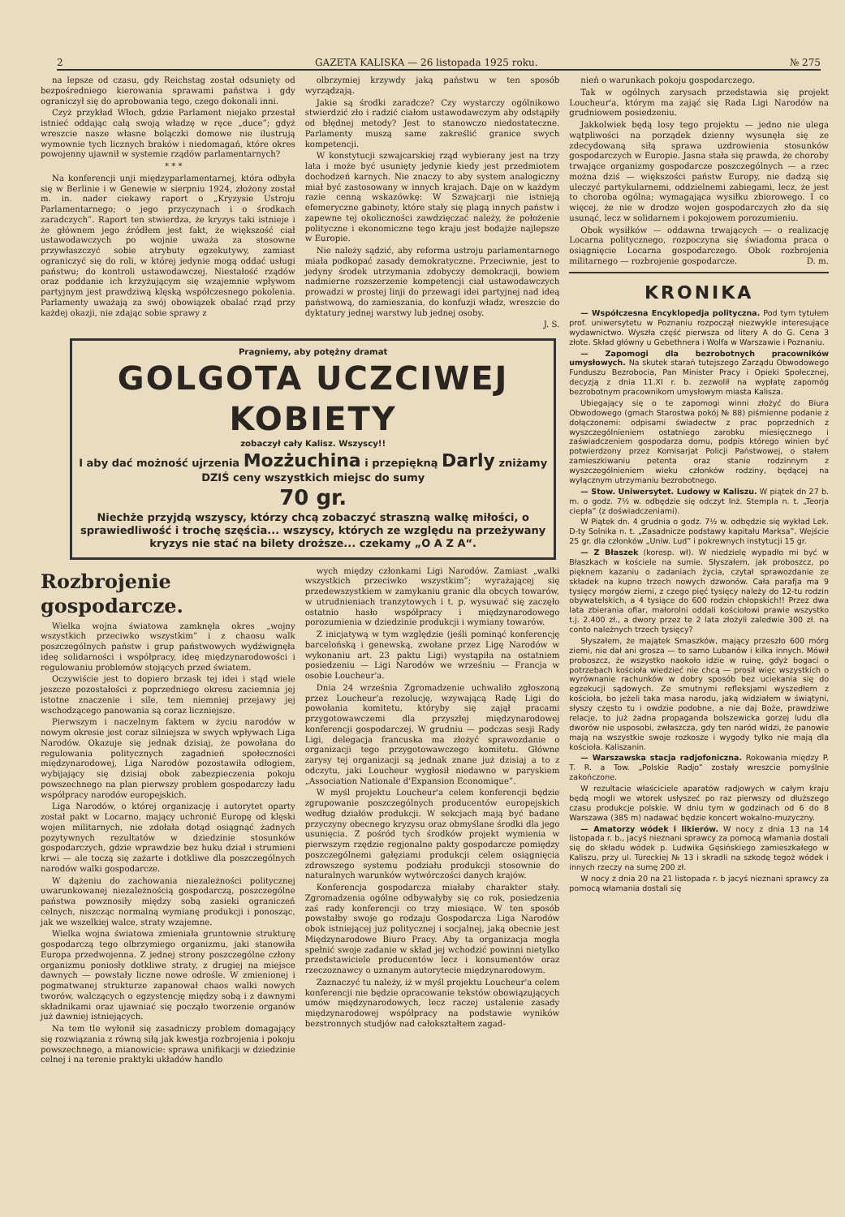2 GAZETA KALISKA — 26 listopada 1925 roku. № 275
na lepsze od czasu, gdy Reichstag został odsunięty od bezpośredniego kierowania sprawami państwa i gdy ograniczył się do aprobowania tego, czego dokonali inni.
Czyż przykład Włoch, gdzie Parlament niejako przestał istnieć oddając całą swoją władzę w ręce „duce”; gdyż wreszcie nasze własne bolączki domowe nie ilustrują wymownie tych licznych braków i niedomagań, które okres powojenny ujawnił w systemie rządów parlamentarnych?
* * *
Na konferencji unji międzyparlamentarnej, która odbyła się w Berlinie i w Genewie w sierpniu 1924, złożony został m. in. nader ciekawy raport o „Kryzysie Ustroju Parlamentarnego; o jego przyczynach i o środkach zaradczych”. Raport ten stwierdza, że kryzys taki istnieje i że głównem jego źródłem jest fakt, że większość ciał ustawodawczych po wojnie uważa za stosowne przywłaszczyć sobie atrybuty egzekutywy, zamiast ograniczyć się do roli, w której jedynie mogą oddać usługi państwu; do kontroli ustawodawczej. Niestałość rządów oraz poddanie ich krzyżującym się wzajemnie wpływom partyjnym jest prawdziwą klęską współczesnego pokolenia. Parlamenty uważają za swój obowiązek obalać rząd przy każdej okazji, nie zdając sobie sprawy z
olbrzymiej krzywdy jaką państwu w ten sposób wyrządzają.
Jakie są środki zaradcze? Czy wystarczy ogólnikowo stwierdzić zło i radzić ciałom ustawodawczym aby odstąpiły od błędnej metody? Jest to stanowczo niedostateczne. Parlamenty muszą same zakreślić granice swych kompetencji.
W konstytucji szwajcarskiej rząd wybierany jest na trzy lata i może być usunięty jedynie kiedy jest przedmiotem dochodzeń karnych. Nie znaczy to aby system analogiczny miał być zastosowany w innych krajach. Daje on w każdym razie cenną wskazówkę: W Szwajcarji nie istnieją efemeryczne gabinety, które stały się plagą innych państw i zapewne tej okoliczności zawdzięczać należy, że położenie polityczne i ekonomiczne tego kraju jest bodajże najlepsze w Europie.
Nie należy sądzić, aby reforma ustroju parlamentarnego miała podkopać zasady demokratyczne. Przeciwnie, jest to jedyny środek utrzymania zdobyczy demokracji, bowiem nadmierne rozszerzenie kompetencji ciał ustawodawczych prowadzi w prostej linji do przewagi idei partyjnej nad ideą państwową, do zamieszania, do konfuzji władz, wreszcie do dyktatury jednej warstwy lub jednej osoby.
J. S.
Pragniemy, aby potężny dramat
GOLGOTA UCZCIWEJ KOBIETY
zobaczył cały Kalisz. Wszyscy!!
I aby dać możność ujrzenia Mozżuchina i przepiękną Darly zniżamy DZIŚ ceny wszystkich miejsc do sumy
70 gr.
Niechże przyjdą wszyscy, którzy chcą zobaczyć straszną walkę miłości, o sprawiedliwość i trochę szęścia... wszyscy, których ze względu na przeżywany kryzys nie stać na bilety droższe... czekamy „O A Z A“.
Rozbrojenie gospodarcze.
Wielka wojna światowa zamknęła okres „wojny wszystkich przeciwko wszystkim” i z chaosu walk poszczególnych państw i grup państwowych wydźwignęła ideę solidarności i współpracy, ideę międzynarodowości i regulowaniu problemów stojących przed światem.
Oczywiście jest to dopiero brzask tej idei i stąd wiele jeszcze pozostałości z poprzedniego okresu zaciemnia jej istotne znaczenie i sile, tem niemniej przejawy jej wschodzącego panowania są coraz liczniejsze.
Pierwszym i naczelnym faktem w życiu narodów w nowym okresie jest coraz silniejsza w swych wpływach Liga Narodów. Okazuje się jednak dzisiaj, że powołana do regulowania politycznych zagadnień społeczności międzynarodowej, Liga Narodów pozostawiła odłogiem, wybijający się dzisiaj obok zabezpieczenia pokoju powszechnego na plan pierwszy problem gospodarczy ładu współpracy narodów europejskich.
Liga Narodów, o której organizację i autorytet oparty został pakt w Locarno, mający uchronić Europę od klęski wojen militarnych, nie zdołała dotąd osiągnąć żadnych pozytywnych rezultatów w dziedzinie stosunków gospodarczych, gdzie wprawdzie bez huku dział i strumieni krwi — ale toczą się zażarte i dotkliwe dla poszczególnych narodów walki gospodarcze.
W dążeniu do zachowania niezależności politycznej uwarunkowanej niezależnością gospodarczą, poszczególne państwa powznosiły między sobą zasieki ograniczeń celnych, niszcząc normalną wymianę produkcji i ponosząc, jak we wszelkiej walce, straty wzajemne.
Wielka wojna światowa zmieniała gruntownie strukturę gospodarczą tego olbrzymiego organizmu, jaki stanowiła Europa przedwojenna. Z jednej strony poszczególne człony organizmu poniosły dotkliwe straty, z drugiej na miejsce dawnych — powstały liczne nowe odrośle. W zmienionej i pogmatwanej strukturze zapanował chaos walki nowych tworów, walczących o egzystencję między sobą i z dawnymi składnikami oraz ujawniać się począło tworzenie organów już dawniej istniejących.
Na tem tle wyłonił się zasadniczy problem domagający się rozwiązania z równą siłą jak kwestja rozbrojenia i pokoju powszechnego, a mianowicie: sprawa unifikacji w dziedzinie celnej i na terenie praktyki układów handlo
wych między członkami Ligi Narodów. Zamiast „walki wszystkich przeciwko wszystkim”; wyrażającej się przedewszystkiem w zamykaniu granic dla obcych towarów, w utrudnieniach tranzytowych i t. p. wysuwać się zaczęło ostatnio hasło współpracy i międzynarodowego porozumienia w dziedzinie produkcji i wymiany towarów.
Z inicjatywą w tym względzie (jeśli pominąć konferencję barcelońską i genewską, zwołane przez Ligę Narodów w wykonaniu art. 23 paktu Ligi) wystąpiła na ostatniem posiedzeniu — Ligi Narodów we wrześniu — Francja w osobie Loucheur'a.
Dnia 24 września Zgromadzenie uchwaliło zgłoszoną przez Loucheur'a rezolucję, wzywającą Radę Ligi do powołania komitetu, któryby się zajął pracami przygotowawczemi dla przyszłej międzynarodowej konferencji gospodarczej. W grudniu — podczas sesji Rady Ligi, delegacja francuska ma złożyć sprawozdanie o organizacji tego przygotowawczego komitetu. Główne zarysy tej organizacji są jednak znane już dzisiaj a to z odczytu, jaki Loucheur wygłosił niedawno w paryskiem „Association Nationale d'Expansion Economique”.
W myśl projektu Loucheur'a celem konferencji będzie zgrupowanie poszczególnych producentów europejskich według działów produkcji. W sekcjach mają być badane przyczyny obecnego kryzysu oraz obmyślane środki dla jego usunięcia. Z pośród tych środków projekt wymienia w pierwszym rzędzie regjonalne pakty gospodarcze pomiędzy poszczególnemi gałęziami produkcji celem osiągnięcia zdrowszego systemu podziału produkcji stosownie do naturalnych warunków wytwórczości danych krajów.
Konferencja gospodarcza miałaby charakter stały. Zgromadzenia ogólne odbywałyby się co rok, posiedzenia zaś rady konferencji co trzy miesiące. W ten sposób powstałby swoje go rodzaju Gospodarcza Liga Narodów obok istniejącej już politycznej i socjalnej, jaką obecnie jest Międzynarodowe Biuro Pracy. Aby ta organizacja mogła spełnić swoje zadanie w skład jej wchodzić powinni nietylko przedstawiciele producentów lecz i konsumentów oraz rzeczoznawcy o uznanym autorytecie międzynarodowym.
Zaznaczyć tu należy, iż w myśl projektu Loucheur'a celem konferencji nie będzie opracowanie tekstów obowiązujących umów międzynarodowych, lecz raczej ustalenie zasady międzynarodowej współpracy na podstawie wyników bezstronnych studjów nad całokształtem zagad-
nień o warunkach pokoju gospodarczego.
Tak w ogólnych zarysach przedstawia się projekt Loucheur'a, którym ma zająć się Rada Ligi Narodów na grudniowem posiedzeniu.
Jakkolwiek będą losy tego projektu — jedno nie ulega wątpliwości na porządek dzienny wysunęła się ze zdecydowaną siłą sprawa uzdrowienia stosunków gospodarczych w Europie. Jasna stała się prawda, że choroby trwające organizmy gospodarcze poszczególnych — a rzec można dziś — większości państw Europy, nie dadzą się uleczyć partykularnemi, oddzielnemi zabiegami, lecz, że jest to choroba ogólna; wymagająca wysiłku zbiorowego. I co więcej, że nie w drodze wojen gospodarczych zło da się usunąć, lecz w solidarnem i pokojowem porozumieniu.
Obok wysiłków — oddawna trwających — o realizację Locarna politycznego, rozpoczyna się świadoma praca o osiągnięcie Locarna gospodarczego. Obok rozbrojenia militarnego — rozbrojenie gospodarcze. D. m.
KRONIKA
— Współczesna Encyklopedja polityczna. Pod tym tytułem prof. uniwersytetu w Poznaniu rozpoczął niezwykle interesujące wydawnictwo. Wyszła część pierwsza od litery A do G. Cena 3 złote. Skład główny u Gebethnera i Wolfa w Warszawie i Poznaniu.
— Zapomogi dla bezrobotnych pracowników umysłowych. Na skutek starań tutejszego Zarządu Obwodowego Funduszu Bezrobocia, Pan Minister Pracy i Opieki Społecznej, decyzją z dnia 11.XI r. b. zezwolił na wypłatę zapomóg bezrobotnym pracownikom umysłowym miasta Kalisza.
Ubiegający się o te zapomogi winni złożyć do Biura Obwodowego (gmach Starostwa pokój № 88) piśmienne podanie z dołączonemi: odpisami świadectw z prac poprzednich z wyszczególnieniem ostatniego zarobku miesięcznego i zaświadczeniem gospodarza domu, podpis którego winien być potwierdzony przez Komisarjat Policji Państwowej, o stałem zamieszkiwaniu petenta oraz stanie rodzinnym z wyszczególnieniem wieku członków rodziny, będącej na wyłącznym utrzymaniu bezrobotnego.
— Stow. Uniwersytet. Ludowy w Kaliszu. W piątek dn 27 b. m. o godz. 7½ w. odbędzie się odczyt Inż. Stempla n. t. „Teorja ciepła” (z doświadczeniami).
W Piątek dn. 4 grudnia o godz. 7½ w. odbędzie się wykład Lek. D-ty Solnika n. t. „Zasadnicze podstawy kapitału Marksa”. Wejście 25 gr. dla członków „Uniw. Lud” i pokrewnych instytucji 15 gr.
— Z Błaszek (koresp. wł). W niedzielę wypadło mi być w Błaszkach w kościele na sumie. Słyszałem, jak proboszcz, po pięknem kazaniu o zadaniach życia, czytał sprawozdanie ze składek na kupno trzech nowych dzwonów. Cała parafja ma 9 tysięcy morgów ziemi, z czego pięć tysięcy należy do 12-tu rodzin obywatelskich, a 4 tysiące do 600 rodzin chłopskich!! Przez dwa lata zbierania ofiar, małorolni oddali kościołowi prawie wszystko t.j. 2.400 zł., a dwory przez te 2 lata złożyli zaledwie 300 zł. na conto należnych trzech tysięcy?
Słyszałem, że majątek Smaszków, mający przeszło 600 mórg ziemi, nie dał ani grosza — to samo Lubanów i kilka innych. Mówił proboszcz, że wszystko naokoło idzie w ruinę, gdyż bogaci o potrzebach kościoła wiedzieć nie chcą — prosił więc wszystkich o wyrównanie rachunków w dobry sposób bez uciekania się do egzekucji sądowych. Ze smutnymi refleksjami wyszedłem z kościoła, bo jeżeli taka masa narodu, jaką widziałem w świątyni, słyszy często tu i owdzie podobne, a nie daj Boże, prawdziwe relacje, to już żadna propaganda bolszewicka gorzej ludu dla dworów nie usposobi, zwłaszcza, gdy ten naród widzi, że panowie mają na wszystkie swoje rozkosze i wygody tylko nie mają dla kościoła. Kaliszanin.
— Warszawska stacja radjofoniczna. Rokowania między P. T. R. a Tow. „Polskie Radjo” zostały wreszcie pomyślnie zakończone.
W rezultacie właściciele aparatów radjowych w całym kraju będą mogli we wtorek usłyszeć po raz pierwszy od dłuższego czasu produkcje polskie. W dniu tym w godzinach od 6 do 8 Warszawa (385 m) nadawać będzie koncert wokalno-muzyczny.
— Amatorzy wódek i likierów. W nocy z dnia 13 na 14 listopada r. b., jacyś nieznani sprawcy za pomocą włamania dostali się do składu wódek p. Ludwika Gęsińskiego zamieszkałego w Kaliszu, przy ul. Tureckiej № 13 i skradli na szkodę tegoż wódek i innych rzeczy na sumę 200 zł.
W nocy z dnia 20 na 21 listopada r. b jacyś nieznani sprawcy za pomocą włamania dostali się